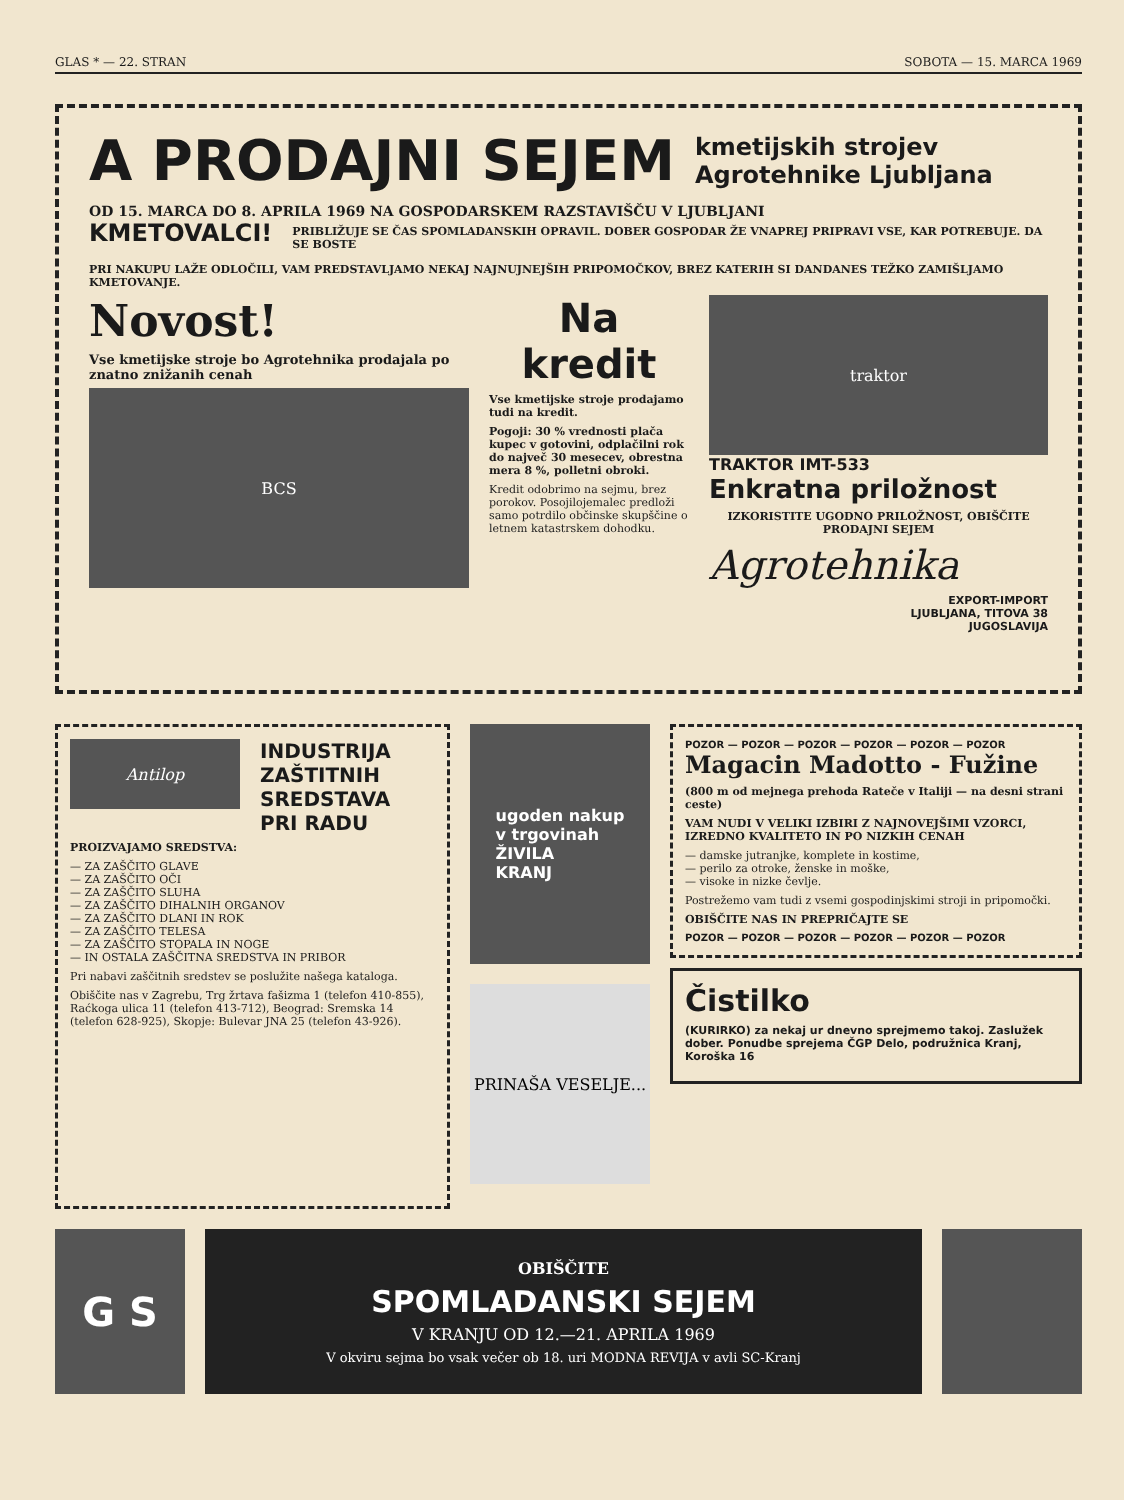GLAS * — 22. STRAN SOBOTA — 15. MARCA 1969
A PRODAJNI SEJEM
kmetijskih strojev
Agrotehnike Ljubljana
OD 15. MARCA DO 8. APRILA 1969 NA GOSPODARSKEM RAZSTAVIŠČU V LJUBLJANI
KMETOVALCI!
PRIBLIŽUJE SE ČAS SPOMLADANSKIH OPRAVIL. DOBER GOSPODAR ŽE VNAPREJ PRIPRAVI VSE, KAR POTREBUJE. DA SE BOSTE
PRI NAKUPU LAŽE ODLOČILI, VAM PREDSTAVLJAMO NEKAJ NAJNUJNEJŠIH PRIPOMOČKOV, BREZ KATERIH SI DANDANES TEŽKO ZAMIŠLJAMO KMETOVANJE.
Novost!
Vse kmetijske stroje bo Agrotehnika prodajala po znatno znižanih cenah
BCS
Na
kredit
Vse kmetijske stroje prodajamo tudi na kredit.
Pogoji: 30 % vrednosti plača kupec v gotovini, odplačilni rok do največ 30 mesecev, obrestna mera 8 %, polletni obroki.
Kredit odobrimo na sejmu, brez porokov. Posojilojemalec predloži samo potrdilo občinske skupščine o letnem katastrskem dohodku.
traktor
TRAKTOR IMT-533
Enkratna priložnost
IZKORISTITE UGODNO PRILOŽNOST, OBIŠČITE PRODAJNI SEJEM
Agrotehnika
EXPORT-IMPORT
LJUBLJANA, TITOVA 38
JUGOSLAVIJA
Antilop
INDUSTRIJA
ZAŠTITNIH
SREDSTAVA
PRI RADU
PROIZVAJAMO SREDSTVA:
— ZA ZAŠČITO GLAVE
— ZA ZAŠČITO OČI
— ZA ZAŠČITO SLUHA
— ZA ZAŠČITO DIHALNIH ORGANOV
— ZA ZAŠČITO DLANI IN ROK
— ZA ZAŠČITO TELESA
— ZA ZAŠČITO STOPALA IN NOGE
— IN OSTALA ZAŠČITNA SREDSTVA IN PRIBOR
Pri nabavi zaščitnih sredstev se poslužite našega kataloga.
Obiščite nas v Zagrebu, Trg žrtava fašizma 1 (telefon 410-855), Raćkoga ulica 11 (telefon 413-712), Beograd: Sremska 14 (telefon 628-925), Skopje: Bulevar JNA 25 (telefon 43-926).
ugoden nakup
v trgovinah
ŽIVILA
KRANJ
PRINAŠA VESELJE...
POZOR — POZOR — POZOR — POZOR — POZOR — POZOR
Magacin Madotto - Fužine
(800 m od mejnega prehoda Rateče v Italiji — na desni strani ceste)
VAM NUDI V VELIKI IZBIRI Z NAJNOVEJŠIMI VZORCI, IZREDNO KVALITETO IN PO NIZKIH CENAH
— damske jutranjke, komplete in kostime,
— perilo za otroke, ženske in moške,
— visoke in nizke čevlje.
Postrežemo vam tudi z vsemi gospodinjskimi stroji in pripomočki.
OBIŠČITE NAS IN PREPRIČAJTE SE
POZOR — POZOR — POZOR — POZOR — POZOR — POZOR
Čistilko
(KURIRKO) za nekaj ur dnevno sprejmemo takoj. Zaslužek dober. Ponudbe sprejema ČGP Delo, podružnica Kranj, Koroška 16
G S
OBIŠČITE
SPOMLADANSKI SEJEM
V KRANJU OD 12.—21. APRILA 1969
V okviru sejma bo vsak večer ob 18. uri MODNA REVIJA v avli SC-Kranj